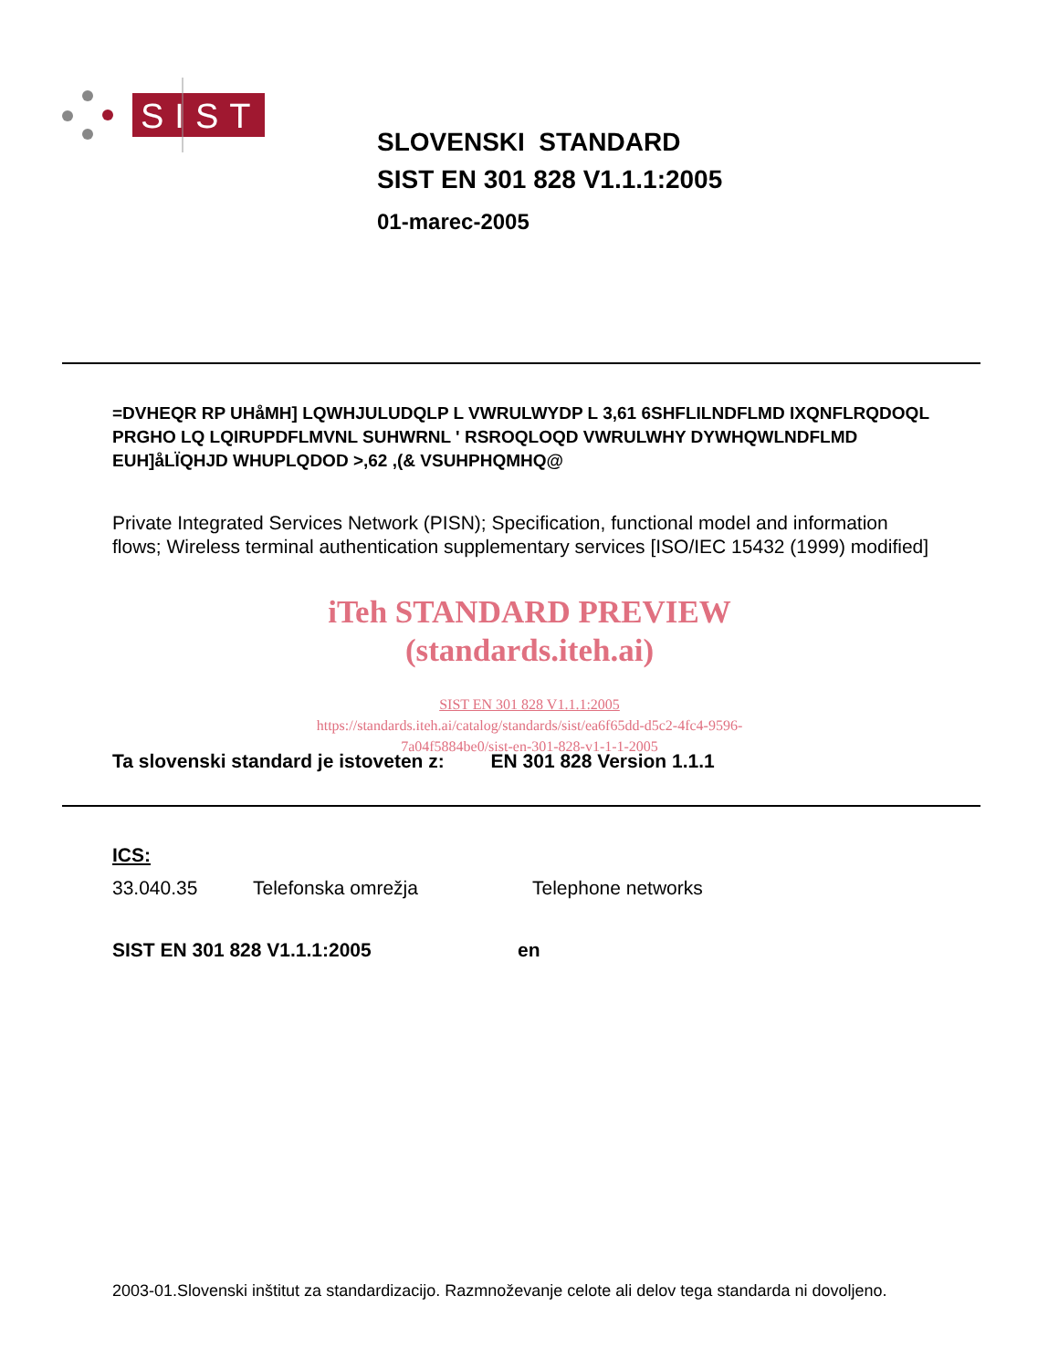SIST
SLOVENSKI STANDARD
SIST EN 301 828 V1.1.1:2005
01-marec-2005
=DVHEQR RP UHåMH] LQWHJULUDQLP L VWRULWYDP L 3,61 6SHFLILNDFLMD IXQNFLRQDOQL PRGHO LQ LQIRUPDFLMVNL SUHWRNL ' RSROQLOQD VWRULWHY DYWHQWLNDFLMD EUH]åLÏQHJD WHUPLQDOD >,62 ,(& VSUHPHQMHQ@
Private Integrated Services Network (PISN); Specification, functional model and information flows; Wireless terminal authentication supplementary services [ISO/IEC 15432 (1999) modified]
iTeh STANDARD PREVIEW
(standards.iteh.ai)
SIST EN 301 828 V1.1.1:2005
https://standards.iteh.ai/catalog/standards/sist/ea6f65dd-d5c2-4fc4-9596-
7a04f5884be0/sist-en-301-828-v1-1-1-2005
Ta slovenski standard je istoveten z: EN 301 828 Version 1.1.1
ICS:
33.040.35 Telefonska omrežja Telephone networks
SIST EN 301 828 V1.1.1:2005 en
2003-01.Slovenski inštitut za standardizacijo. Razmnoževanje celote ali delov tega standarda ni dovoljeno.